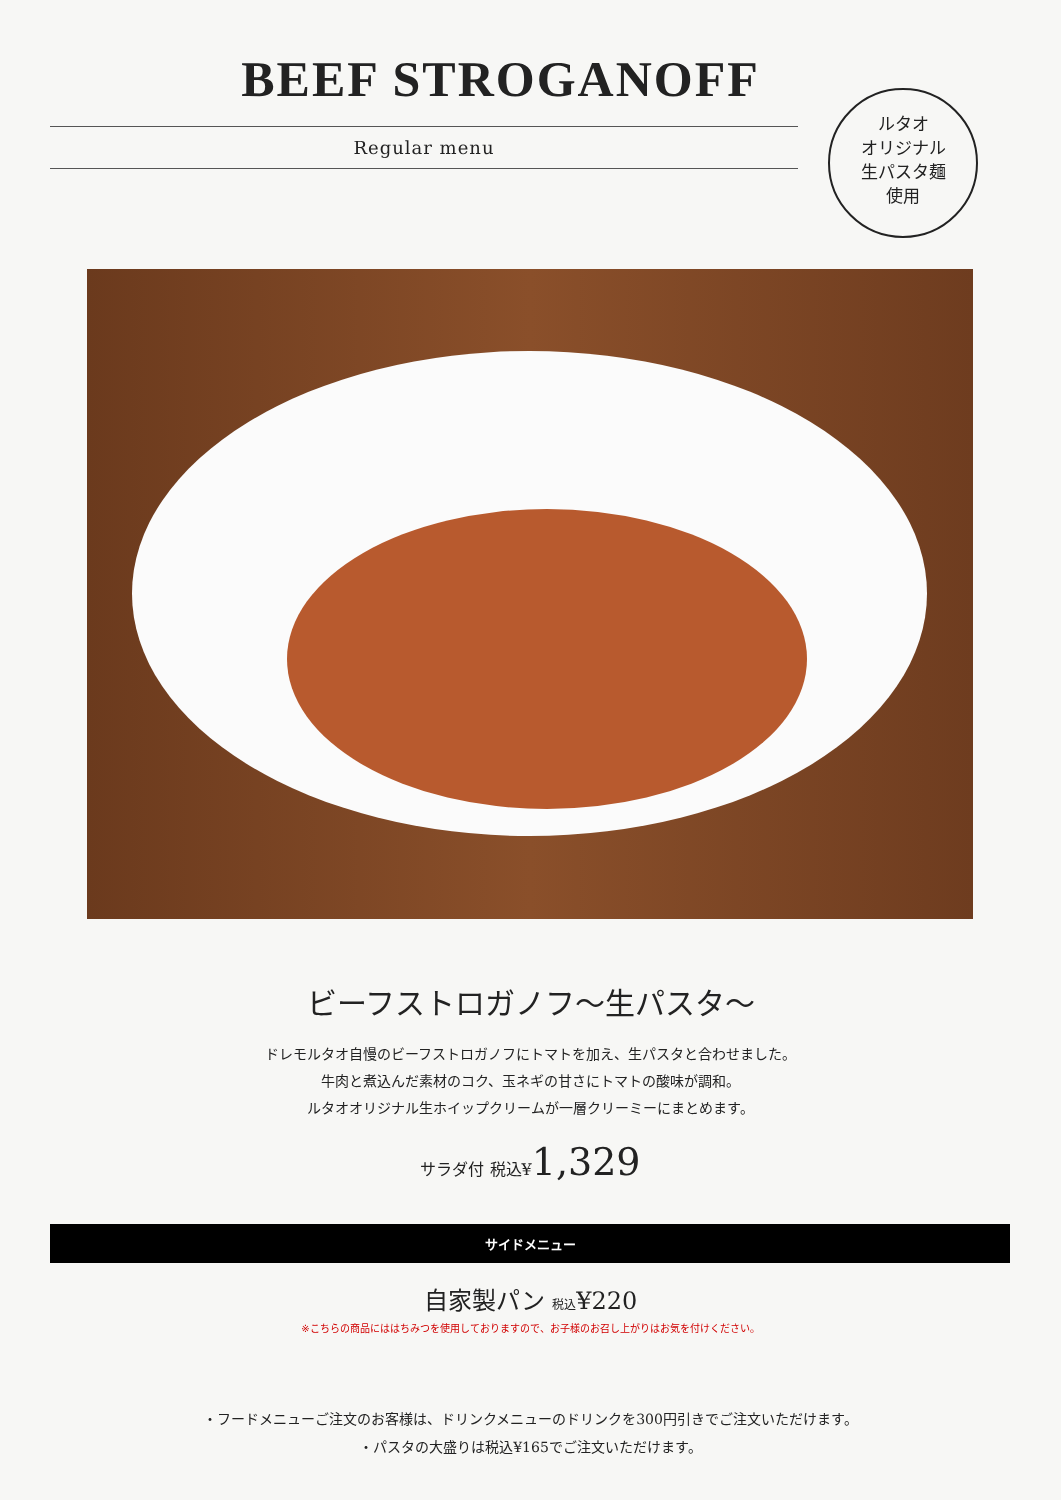BEEF STROGANOFF
Regular menu
ルタオ
オリジナル
生パスタ麺
使用
ビーフストロガノフ～生パスタ～
ドレモルタオ自慢のビーフストロガノフにトマトを加え、生パスタと合わせました。
牛肉と煮込んだ素材のコク、玉ネギの甘さにトマトの酸味が調和。
ルタオオリジナル生ホイップクリームが一層クリーミーにまとめます。
サラダ付 税込¥1,329
サイドメニュー
自家製パン 税込¥220
※こちらの商品にははちみつを使用しておりますので、お子様のお召し上がりはお気を付けください。
・フードメニューご注文のお客様は、ドリンクメニューのドリンクを300円引きでご注文いただけます。
・パスタの大盛りは税込¥165でご注文いただけます。